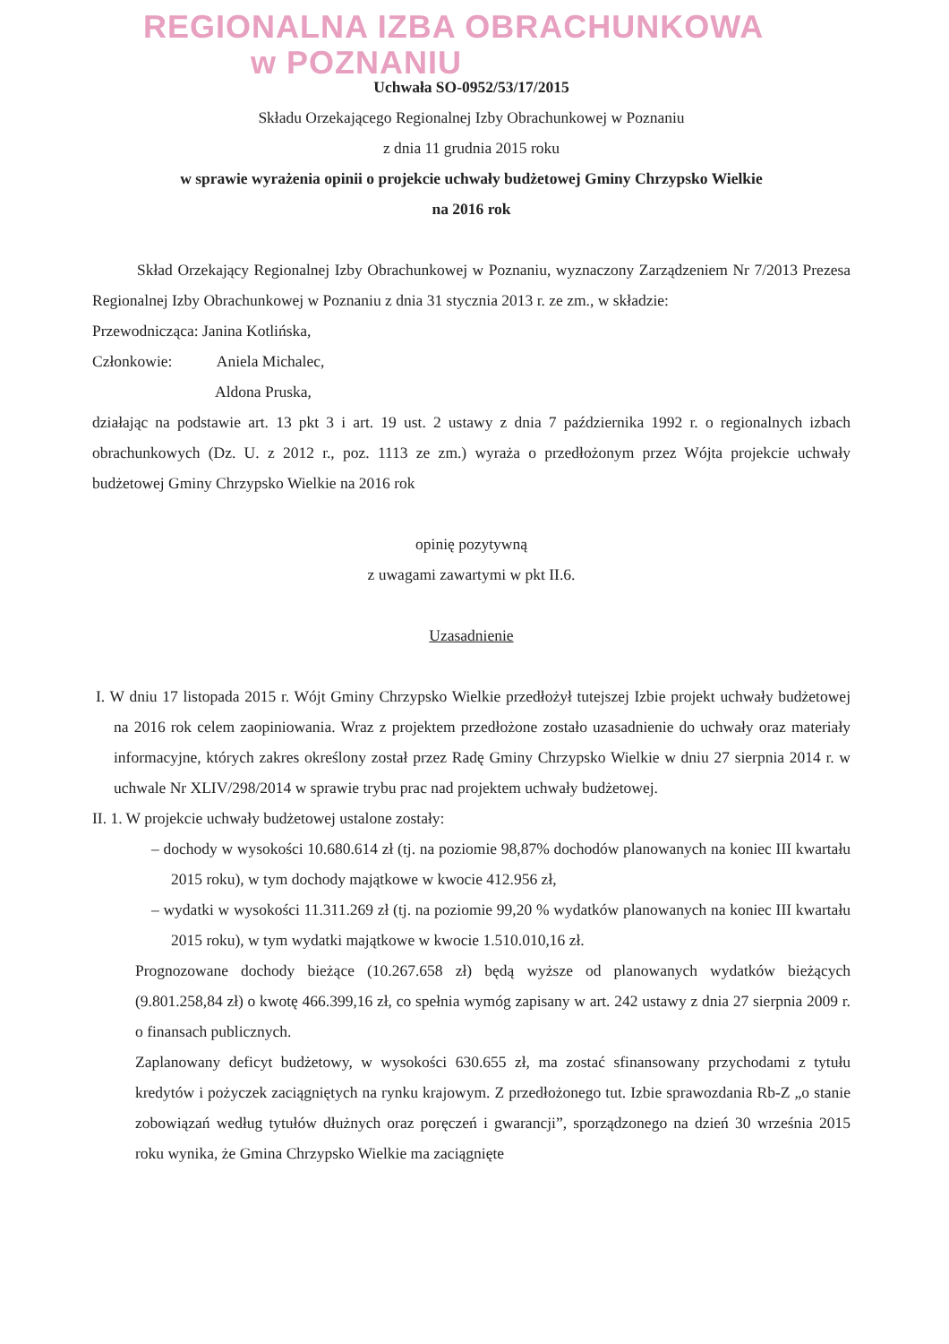REGIONALNA IZBA OBRACHUNKOWA
w POZNANIU
Uchwała SO-0952/53/17/2015
Składu Orzekającego Regionalnej Izby Obrachunkowej w Poznaniu
z dnia 11 grudnia 2015 roku
w sprawie wyrażenia opinii o projekcie uchwały budżetowej Gminy Chrzypsko Wielkie
na 2016 rok
Skład Orzekający Regionalnej Izby Obrachunkowej w Poznaniu, wyznaczony Zarządzeniem Nr 7/2013 Prezesa Regionalnej Izby Obrachunkowej w Poznaniu z dnia 31 stycznia 2013 r. ze zm., w składzie:
Przewodnicząca: Janina Kotlińska,
Członkowie: Aniela Michalec,
Aldona Pruska,
działając na podstawie art. 13 pkt 3 i art. 19 ust. 2 ustawy z dnia 7 października 1992 r. o regionalnych izbach obrachunkowych (Dz. U. z 2012 r., poz. 1113 ze zm.) wyraża o przedłożonym przez Wójta projekcie uchwały budżetowej Gminy Chrzypsko Wielkie na 2016 rok
opinię pozytywną
z uwagami zawartymi w pkt II.6.
Uzasadnienie
I. W dniu 17 listopada 2015 r. Wójt Gminy Chrzypsko Wielkie przedłożył tutejszej Izbie projekt uchwały budżetowej na 2016 rok celem zaopiniowania. Wraz z projektem przedłożone zostało uzasadnienie do uchwały oraz materiały informacyjne, których zakres określony został przez Radę Gminy Chrzypsko Wielkie w dniu 27 sierpnia 2014 r. w uchwale Nr XLIV/298/2014 w sprawie trybu prac nad projektem uchwały budżetowej.
II. 1. W projekcie uchwały budżetowej ustalone zostały:
– dochody w wysokości 10.680.614 zł (tj. na poziomie 98,87% dochodów planowanych na koniec III kwartału 2015 roku), w tym dochody majątkowe w kwocie 412.956 zł,
– wydatki w wysokości 11.311.269 zł (tj. na poziomie 99,20 % wydatków planowanych na koniec III kwartału 2015 roku), w tym wydatki majątkowe w kwocie 1.510.010,16 zł.
Prognozowane dochody bieżące (10.267.658 zł) będą wyższe od planowanych wydatków bieżących (9.801.258,84 zł) o kwotę 466.399,16 zł, co spełnia wymóg zapisany w art. 242 ustawy z dnia 27 sierpnia 2009 r. o finansach publicznych.
Zaplanowany deficyt budżetowy, w wysokości 630.655 zł, ma zostać sfinansowany przychodami z tytułu kredytów i pożyczek zaciągniętych na rynku krajowym. Z przedłożonego tut. Izbie sprawozdania Rb-Z „o stanie zobowiązań według tytułów dłużnych oraz poręczeń i gwarancji”, sporządzonego na dzień 30 września 2015 roku wynika, że Gmina Chrzypsko Wielkie ma zaciągnięte